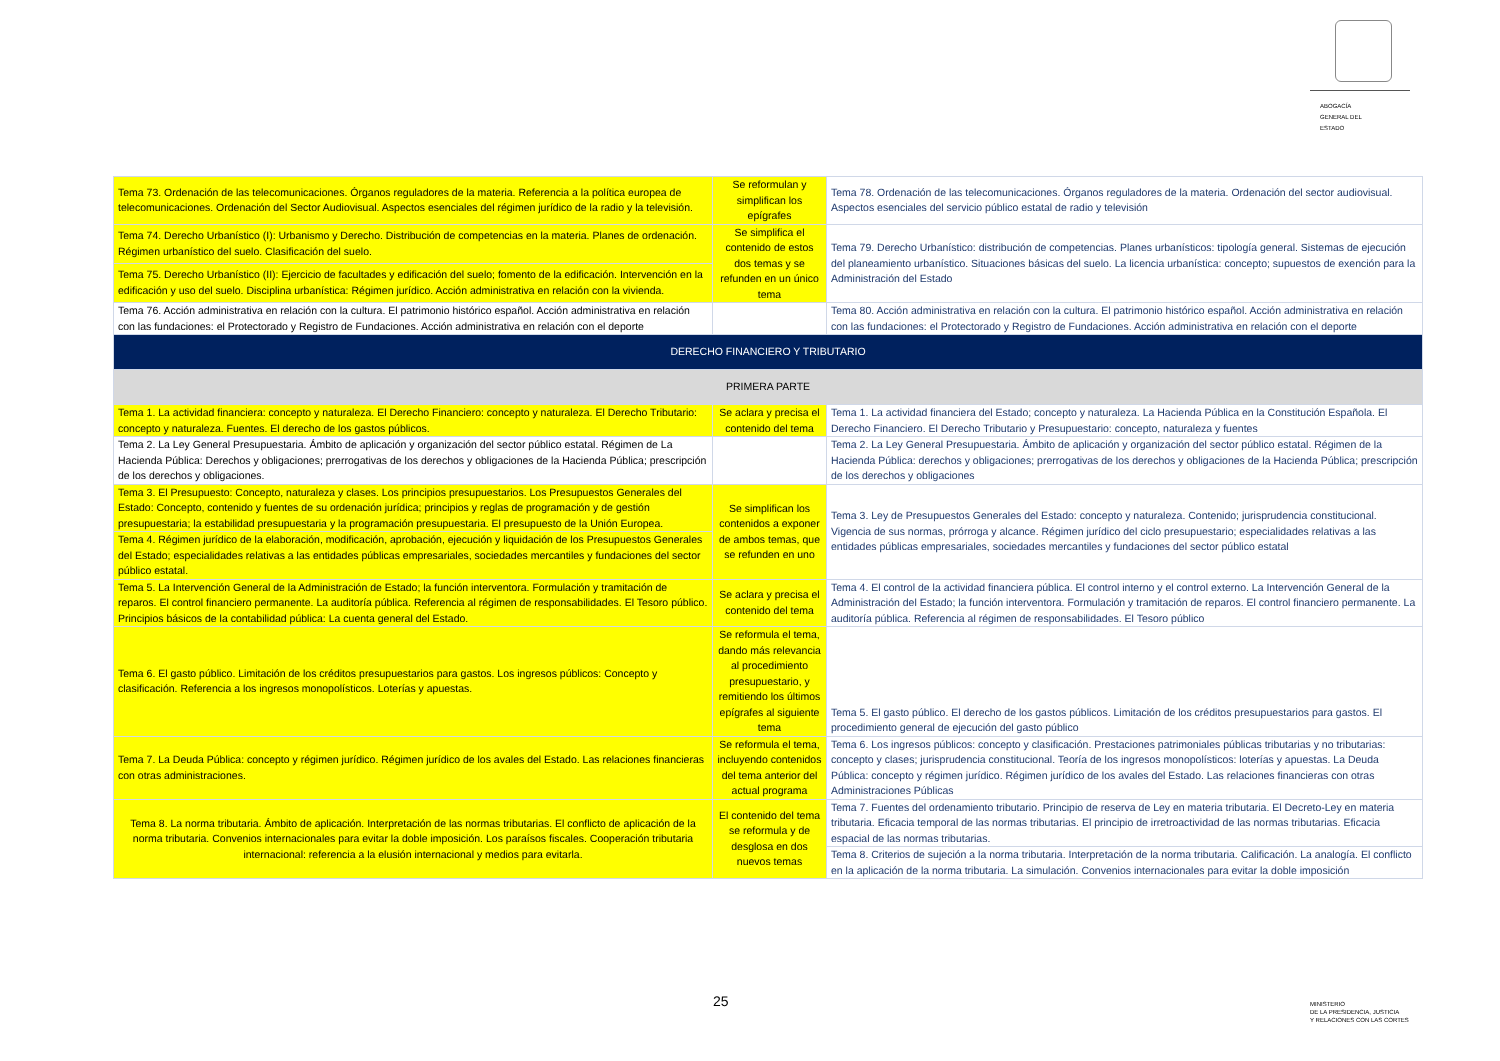ABOGACÍA
GENERAL DEL
ESTADO
| Tema 73. Ordenación de las telecomunicaciones. Órganos reguladores de la materia. Referencia a la política europea de telecomunicaciones. Ordenación del Sector Audiovisual. Aspectos esenciales del régimen jurídico de la radio y la televisión. | Se reformulan y simplifican los epígrafes | Tema 78. Ordenación de las telecomunicaciones. Órganos reguladores de la materia. Ordenación del sector audiovisual. Aspectos esenciales del servicio público estatal de radio y televisión |
| Tema 74. Derecho Urbanístico (I): Urbanismo y Derecho. Distribución de competencias en la materia. Planes de ordenación. Régimen urbanístico del suelo. Clasificación del suelo. | Se simplifica el contenido de estos dos temas y se refunden en un único tema | Tema 79. Derecho Urbanístico: distribución de competencias. Planes urbanísticos: tipología general. Sistemas de ejecución del planeamiento urbanístico. Situaciones básicas del suelo. La licencia urbanística: concepto; supuestos de exención para la Administración del Estado |
| Tema 75. Derecho Urbanístico (II): Ejercicio de facultades y edificación del suelo; fomento de la edificación. Intervención en la edificación y uso del suelo. Disciplina urbanística: Régimen jurídico. Acción administrativa en relación con la vivienda. | | |
| Tema 76. Acción administrativa en relación con la cultura. El patrimonio histórico español. Acción administrativa en relación con las fundaciones: el Protectorado y Registro de Fundaciones. Acción administrativa en relación con el deporte | | Tema 80. Acción administrativa en relación con la cultura. El patrimonio histórico español. Acción administrativa en relación con las fundaciones: el Protectorado y Registro de Fundaciones. Acción administrativa en relación con el deporte |
| DERECHO FINANCIERO Y TRIBUTARIO | | |
| PRIMERA PARTE | | |
| Tema 1. La actividad financiera: concepto y naturaleza. El Derecho Financiero: concepto y naturaleza. El Derecho Tributario: concepto y naturaleza. Fuentes. El derecho de los gastos públicos. | Se aclara y precisa el contenido del tema | Tema 1. La actividad financiera del Estado; concepto y naturaleza. La Hacienda Pública en la Constitución Española. El Derecho Financiero. El Derecho Tributario y Presupuestario: concepto, naturaleza y fuentes |
| Tema 2. La Ley General Presupuestaria. Ámbito de aplicación y organización del sector público estatal. Régimen de La Hacienda Pública: Derechos y obligaciones; prerrogativas de los derechos y obligaciones de la Hacienda Pública; prescripción de los derechos y obligaciones. | | Tema 2. La Ley General Presupuestaria. Ámbito de aplicación y organización del sector público estatal. Régimen de la Hacienda Pública: derechos y obligaciones; prerrogativas de los derechos y obligaciones de la Hacienda Pública; prescripción de los derechos y obligaciones |
| Tema 3. El Presupuesto: Concepto, naturaleza y clases. Los principios presupuestarios. Los Presupuestos Generales del Estado: Concepto, contenido y fuentes de su ordenación jurídica; principios y reglas de programación y de gestión presupuestaria; la estabilidad presupuestaria y la programación presupuestaria. El presupuesto de la Unión Europea. | Se simplifican los contenidos a exponer de ambos temas, que se refunden en uno | Tema 3. Ley de Presupuestos Generales del Estado: concepto y naturaleza. Contenido; jurisprudencia constitucional. Vigencia de sus normas, prórroga y alcance. Régimen jurídico del ciclo presupuestario; especialidades relativas a las entidades públicas empresariales, sociedades mercantiles y fundaciones del sector público estatal |
| Tema 4. Régimen jurídico de la elaboración, modificación, aprobación, ejecución y liquidación de los Presupuestos Generales del Estado; especialidades relativas a las entidades públicas empresariales, sociedades mercantiles y fundaciones del sector público estatal. | | |
| Tema 5. La Intervención General de la Administración de Estado; la función interventora. Formulación y tramitación de reparos. El control financiero permanente. La auditoría pública. Referencia al régimen de responsabilidades. El Tesoro público. Principios básicos de la contabilidad pública: La cuenta general del Estado. | Se aclara y precisa el contenido del tema | Tema 4. El control de la actividad financiera pública. El control interno y el control externo. La Intervención General de la Administración del Estado; la función interventora. Formulación y tramitación de reparos. El control financiero permanente. La auditoría pública. Referencia al régimen de responsabilidades. El Tesoro público |
| Tema 6. El gasto público. Limitación de los créditos presupuestarios para gastos. Los ingresos públicos: Concepto y clasificación. Referencia a los ingresos monopolísticos. Loterías y apuestas. | Se reformula el tema, dando más relevancia al procedimiento presupuestario, y remitiendo los últimos epígrafes al siguiente tema | Tema 5. El gasto público. El derecho de los gastos públicos. Limitación de los créditos presupuestarios para gastos. El procedimiento general de ejecución del gasto público |
| Tema 7. La Deuda Pública: concepto y régimen jurídico. Régimen jurídico de los avales del Estado. Las relaciones financieras con otras administraciones. | Se reformula el tema, incluyendo contenidos del tema anterior del actual programa | Tema 6. Los ingresos públicos: concepto y clasificación. Prestaciones patrimoniales públicas tributarias y no tributarias: concepto y clases; jurisprudencia constitucional. Teoría de los ingresos monopolísticos: loterías y apuestas. La Deuda Pública: concepto y régimen jurídico. Régimen jurídico de los avales del Estado. Las relaciones financieras con otras Administraciones Públicas |
| Tema 8. La norma tributaria. Ámbito de aplicación. Interpretación de las normas tributarias. El conflicto de aplicación de la norma tributaria. Convenios internacionales para evitar la doble imposición. Los paraísos fiscales. Cooperación tributaria internacional: referencia a la elusión internacional y medios para evitarla. | El contenido del tema se reformula y de desglosa en dos nuevos temas | Tema 7. Fuentes del ordenamiento tributario. Principio de reserva de Ley en materia tributaria. El Decreto-Ley en materia tributaria. Eficacia temporal de las normas tributarias. El principio de irretroactividad de las normas tributarias. Eficacia espacial de las normas tributarias. |
| | | Tema 8. Criterios de sujeción a la norma tributaria. Interpretación de la norma tributaria. Calificación. La analogía. El conflicto en la aplicación de la norma tributaria. La simulación. Convenios internacionales para evitar la doble imposición |
25
MINISTERIO
DE LA PRESIDENCIA, JUSTICIA
Y RELACIONES CON LAS CORTES